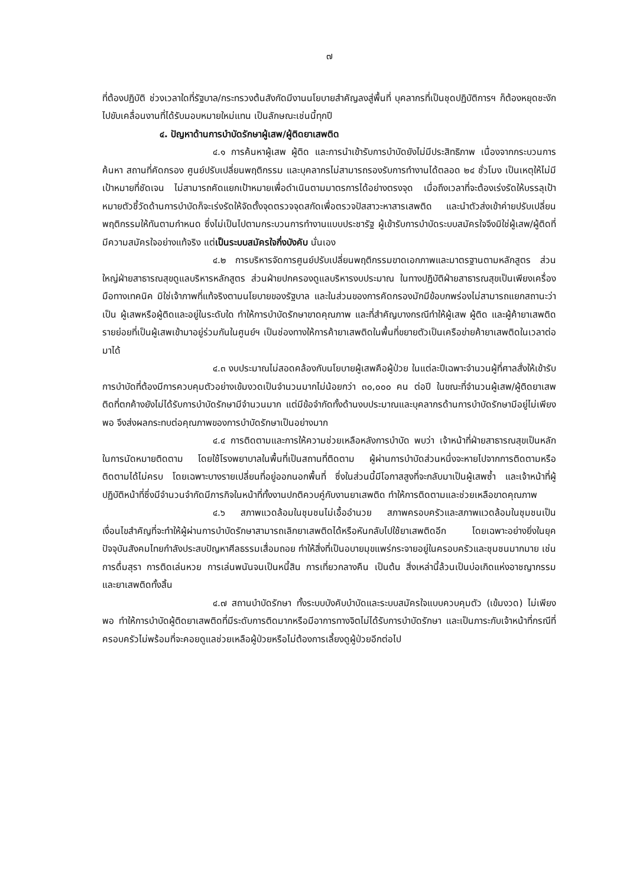๗
ที่ต้องปฏิบัติ ช่วงเวลาใดที่รัฐบาล/กระทรวงต้นสังกัดมีงานนโยบายสำคัญลงสู่พื้นที่ บุคลากรที่เป็นชุดปฏิบัติการฯ ก็ต้องหยุดชะงักไปขับเคลื่อนงานที่ได้รับมอบหมายใหม่แทน เป็นลักษณะเช่นนี้ทุกปี
๔. ปัญหาด้านการบำบัดรักษาผู้เสพ/ผู้ติดยาเสพติด
๔.๑ การค้นหาผู้เสพ ผู้ติด และการนำเข้ารับการบำบัดยังไม่มีประสิทธิภาพ เนื่องจากกระบวนการค้นหา สถานที่คัดกรอง ศูนย์ปรับเปลี่ยนพฤติกรรม และบุคลากรไม่สามารถรองรับการทำงานได้ตลอด ๒๔ ชั่วโมง เป็นเหตุให้ไม่มีเป้าหมายที่ชัดเจน ไม่สามารถคัดแยกเป้าหมายเพื่อดำเนินตามมาตรการได้อย่างตรงจุด เมื่อถึงเวลาที่จะต้องเร่งรัดให้บรรลุเป้าหมายตัวชี้วัดด้านการบำบัดก็จะเร่งรัดให้จัดตั้งจุดตรวจจุดสกัดเพื่อตรวจปัสสาวะหาสารเสพติด และนำตัวส่งเข้าค่ายปรับเปลี่ยนพฤติกรรมให้ทันตามกำหนด ซึ่งไม่เป็นไปตามกระบวนการทำงานแบบประชารัฐ ผู้เข้ารับการบำบัดระบบสมัครใจจึงมิใช่ผู้เสพ/ผู้ติดที่มีความสมัครใจอย่างแท้จริง แต่เป็นระบบสมัครใจกึ่งบังคับ นั่นเอง
๔.๒ การบริหารจัดการศูนย์ปรับเปลี่ยนพฤติกรรมขาดเอกภาพและมาตรฐานตามหลักสูตร ส่วนใหญ่ฝ่ายสาธารณสุขดูแลบริหารหลักสูตร ส่วนฝ่ายปกครองดูแลบริหารงบประมาณ ในทางปฏิบัติฝ่ายสาธารณสุขเป็นเพียงเครื่องมือทางเทคนิค มิใช่เจ้าภาพที่แท้จริงตามนโยบายของรัฐบาล และในส่วนของการคัดกรองมักมีข้อบกพร่องไม่สามารถแยกสถานะว่าเป็น ผู้เสพหรือผู้ติดและอยู่ในระดับใด ทำให้การบำบัดรักษาขาดคุณภาพ และที่สำคัญบางกรณีทำให้ผู้เสพ ผู้ติด และผู้ค้ายาเสพติดรายย่อยที่เป็นผู้เสพเข้ามาอยู่ร่วมกันในศูนย์ฯ เป็นช่องทางให้การค้ายาเสพติดในพื้นที่ขยายตัวเป็นเครือข่ายค้ายาเสพติดในเวลาต่อมาได้
๔.๓ งบประมาณไม่สอดคล้องกับนโยบายผู้เสพคือผู้ป่วย ในแต่ละปีเฉพาะจำนวนผู้ที่ศาลสั่งให้เข้ารับการบำบัดที่ต้องมีการควบคุมตัวอย่างเข้มงวดเป็นจำนวนมากไม่น้อยกว่า ๓๐,๐๐๐ คน ต่อปี ในขณะที่จำนวนผู้เสพ/ผู้ติดยาเสพติดที่ตกค้างยังไม่ได้รับการบำบัดรักษามีจำนวนมาก แต่มีข้อจำกัดทั้งด้านงบประมาณและบุคลากรด้านการบำบัดรักษามีอยู่ไม่เพียงพอ จึงส่งผลกระทบต่อคุณภาพของการบำบัดรักษาเป็นอย่างมาก
๔.๔ การติดตามและการให้ความช่วยเหลือหลังการบำบัด พบว่า เจ้าหน้าที่ฝ่ายสาธารณสุขเป็นหลักในการนัดหมายติดตาม โดยใช้โรงพยาบาลในพื้นที่เป็นสถานที่ติดตาม ผู้ผ่านการบำบัดส่วนหนึ่งจะหายไปจากการติดตามหรือติดตามได้ไม่ครบ โดยเฉพาะบางรายเปลี่ยนที่อยู่ออกนอกพื้นที่ ซึ่งในส่วนนี้มีโอกาสสูงที่จะกลับมาเป็นผู้เสพซ้ำ และเจ้าหน้าที่ผู้ปฏิบัติหน้าที่ซึ่งมีจำนวนจำกัดมีภารกิจในหน้าที่ทั้งงานปกติควบคู่กับงานยาเสพติด ทำให้การติดตามและช่วยเหลือขาดคุณภาพ
๔.๖ สภาพแวดล้อมในชุมชนไม่เอื้ออำนวย สภาพครอบครัวและสภาพแวดล้อมในชุมชนเป็นเงื่อนไขสำคัญที่จะทำให้ผู้ผ่านการบำบัดรักษาสามารถเลิกยาเสพติดได้หรือหันกลับไปใช้ยาเสพติดอีก โดยเฉพาะอย่างยิ่งในยุคปัจจุบันสังคมไทยกำลังประสบปัญหาศีลธรรมเสื่อมถอย ทำให้สิ่งที่เป็นอบายมุขแพร่กระจายอยู่ในครอบครัวและชุมชนมากมาย เช่น การดื่มสุรา การติดเล่นหวย การเล่นพนันจนเป็นหนี้สิน การเที่ยวกลางคืน เป็นต้น สิ่งเหล่านี้ล้วนเป็นบ่อเกิดแห่งอาชญากรรมและยาเสพติดทั้งสิ้น
๔.๗ สถานบำบัดรักษา ทั้งระบบบังคับบำบัดและระบบสมัครใจแบบควบคุมตัว (เข้มงวด) ไม่เพียงพอ ทำให้การบำบัดผู้ติดยาเสพติดที่มีระดับการติดมากหรือมีอาการทางจิตไม่ได้รับการบำบัดรักษา และเป็นภาระกับเจ้าหน้าที่กรณีที่ครอบครัวไม่พร้อมที่จะคอยดูแลช่วยเหลือผู้ป่วยหรือไม่ต้องการเลี้ยงดูผู้ป่วยอีกต่อไป